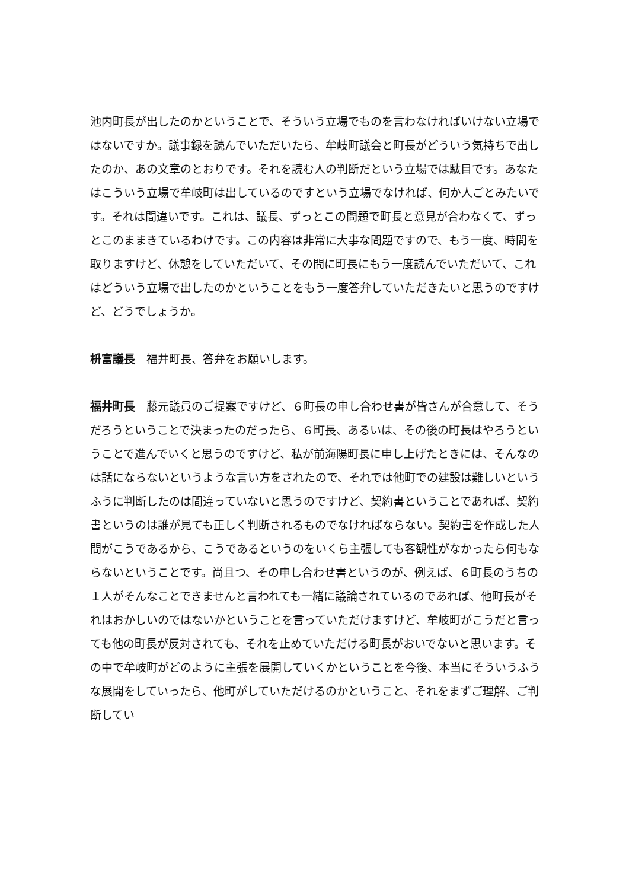池内町長が出したのかということで、そういう立場でものを言わなければいけない立場ではないですか。議事録を読んでいただいたら、牟岐町議会と町長がどういう気持ちで出したのか、あの文章のとおりです。それを読む人の判断だという立場では駄目です。あなたはこういう立場で牟岐町は出しているのですという立場でなければ、何か人ごとみたいです。それは間違いです。これは、議長、ずっとこの問題で町長と意見が合わなくて、ずっとこのままきているわけです。この内容は非常に大事な問題ですので、もう一度、時間を取りますけど、休憩をしていただいて、その間に町長にもう一度読んでいただいて、これはどういう立場で出したのかということをもう一度答弁していただきたいと思うのですけど、どうでしょうか。
枡富議長　福井町長、答弁をお願いします。
福井町長　藤元議員のご提案ですけど、６町長の申し合わせ書が皆さんが合意して、そうだろうということで決まったのだったら、６町長、あるいは、その後の町長はやろうということで進んでいくと思うのですけど、私が前海陽町長に申し上げたときには、そんなのは話にならないというような言い方をされたので、それでは他町での建設は難しいというふうに判断したのは間違っていないと思うのですけど、契約書ということであれば、契約書というのは誰が見ても正しく判断されるものでなければならない。契約書を作成した人間がこうであるから、こうであるというのをいくら主張しても客観性がなかったら何もならないということです。尚且つ、その申し合わせ書というのが、例えば、６町長のうちの１人がそんなことできませんと言われても一緒に議論されているのであれば、他町長がそれはおかしいのではないかということを言っていただけますけど、牟岐町がこうだと言っても他の町長が反対されても、それを止めていただける町長がおいでないと思います。その中で牟岐町がどのように主張を展開していくかということを今後、本当にそういうふうな展開をしていったら、他町がしていただけるのかということ、それをまずご理解、ご判断してい